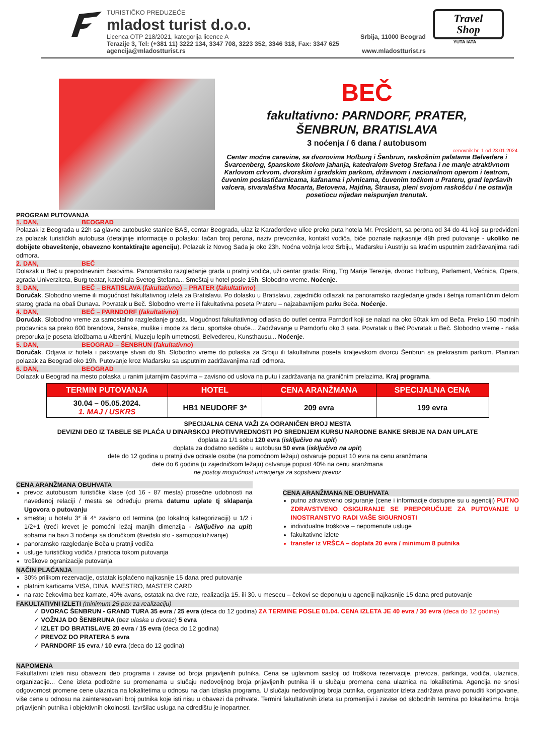TURISTIČKO PREDUZEĆE
mladost turist d.o.o.
Licenca OTP 218/2021, kategorija licence A Srbija, 11000 Beograd
Terazije 3, Tel: (+381 11) 3222 134, 3347 708, 3223 352, 3346 318, Fax: 3347 625
agencija@mladostturist.rs www.mladostturist.rs
Travel
Shop
YUTA IATA
BEČ
fakultativno: PARNDORF, PRATER,
ŠENBRUN, BRATISLAVA
3 noćenja / 6 dana / autobusom
cenovnik br. 1 od 23.01.2024.
Centar moćne carevine, sa dvorovima Hofburg i Šenbrun, raskošnim palatama Belvedere i Švarcenberg, španskom školom jahanja, katedralom Svetog Stefana i ne manje atraktivnom Karlovom crkvom, dvorskim i gradskim parkom, državnom i nacionalnom operom i teatrom, čuvenim poslastičarnicama, kafanama i pivnicama, čuvenim točkom u Prateru, grad lepršavih valcera, stvaralaštva Mocarta, Betovena, Hajdna, Štrausa, pleni svojom raskošću i ne ostavlja posetiocu nijedan neispunjen trenutak.
PROGRAM PUTOVANJA
1. DAN, BEOGRAD
Polazak iz Beograda u 22h sa glavne autobuske stanice BAS, centar Beograda, ulaz iz Karađorđeve ulice preko puta hotela Mr. President, sa perona od 34 do 41 koji su predviđeni za polazak turističkih autobusa (detaljnije informacije o polasku: tačan broj perona, naziv prevoznika, kontakt vodiča, biće poznate najkasnije 48h pred putovanje - ukoliko ne dobijete obaveštenje, obavezno kontaktirajte agenciju). Polazak iz Novog Sada je oko 23h. Noćna vožnja kroz Srbiju, Mađarsku i Austriju sa kraćim usputnim zadržavanjima radi odmora.
2. DAN, BEČ
Dolazak u Beč u prepodnevnim časovima. Panoramsko razgledanje grada u pratnji vodiča, uži centar grada: Ring, Trg Marije Terezije, dvorac Hofburg, Parlament, Većnica, Opera, zgrada Univerziteta, Burg teatar, katedrala Svetog Stefana... Smeštaj u hotel posle 15h. Slobodno vreme. Noćenje.
3. DAN, BEČ – BRATISLAVA (fakultativno) – PRATER (fakultativno)
Doručak. Slobodno vreme ili mogućnost fakultativnog izleta za Bratislavu. Po dolasku u Bratislavu, zajednički odlazak na panoramsko razgledanje grada i šetnja romantičnim delom starog grada na obali Dunava. Povratak u Beč. Slobodno vreme ili fakultativna poseta Prateru – najzabavnijem parku Beča. Noćenje.
4. DAN, BEČ – PARNDORF (fakultativno)
Doručak. Slobodno vreme za samostalno razgledanje grada. Mogućnost fakultativnog odlaska do outlet centra Parndorf koji se nalazi na oko 50tak km od Beča. Preko 150 modnih prodavnica sa preko 600 brendova, ženske, muške i mode za decu, sportske obuće... Zadržavanje u Parndorfu oko 3 sata. Povratak u Beč Povratak u Beč. Slobodno vreme - naša preporuka je poseta izložbama u Albertini, Muzeju lepih umetnosti, Belvedereu, Kunsthausu... Noćenje.
5. DAN, BEOGRAD – ŠENBRUN (fakultativno)
Doručak. Odjava iz hotela i pakovanje stvari do 9h. Slobodno vreme do polaska za Srbiju ili fakultativna poseta kraljevskom dvorcu Šenbrun sa prekrasnim parkom. Planiran polazak za Beograd oko 19h. Putovanje kroz Mađarsku sa usputnim zadržavanjima radi odmora.
6. DAN, BEOGRAD
Dolazak u Beograd na mesto polaska u ranim jutarnjim časovima – zavisno od uslova na putu i zadržavanja na graničnim prelazima. Kraj programa.
| TERMIN PUTOVANJA | HOTEL | CENA ARANŽMANA | SPECIJALNA CENA |
| --- | --- | --- | --- |
| 30.04 – 05.05.2024. 1. MAJ / USKRS | HB1 NEUDORF 3* | 209 evra | 199 evra |
SPECIJALNA CENA VAŽI ZA OGRANIČEN BROJ MESTA
DEVIZNI DEO IZ TABELE SE PLAĆA U DINARSKOJ PROTIVVREDNOSTI PO SREDNJEM KURSU NARODNE BANKE SRBIJE NA DAN UPLATE
doplata za 1/1 sobu 120 evra (isključivo na upit)
doplata za dodatno sedište u autobusu 50 evra (isključivo na upit)
dete do 12 godina u pratnji dve odrasle osobe (na pomoćnom ležaju) ostvaruje popust 10 evra na cenu aranžmana
dete do 6 godina (u zajedničkom ležaju) ostvaruje popust 40% na cenu aranžmana
ne postoji mogućnost umanjenja za sopstveni prevoz
CENA ARANŽMANA OBUHVATA
prevoz autobusom turističke klase (od 16 - 87 mesta) prosečne udobnosti na navedenoj relaciji / mesta se određuju prema datumu uplate tj sklapanja Ugovora o putovanju
smeštaj u hotelu 3* ili 4* zavisno od termina (po lokalnoj kategorizaciji) u 1/2 i 1/2+1 (treći krevet je pomoćni ležaj manjih dimenzija - isključivo na upit) sobama na bazi 3 noćenja sa doručkom (švedski sto - samoposluživanje)
panoramsko razgledanje Beča u pratnji vodiča
usluge turističkog vodiča / pratioca tokom putovanja
troškove ogranizacije putovanja
CENA ARANŽMANA NE OBUHVATA
putno zdravstveno osiguranje (cene i informacije dostupne su u agenciji) PUTNO ZDRAVSTVENO OSIGURANJE SE PREPORUČUJE ZA PUTOVANJE U INOSTRANSTVO RADI VAŠE SIGURNOSTI
individualne troškove – nepomenute usluge
fakultativne izlete
transfer iz VRŠCA – doplata 20 evra / minimum 8 putnika
NAČIN PLAĆANJA
30% prilikom rezervacije, ostatak isplaćeno najkasnije 15 dana pred putovanje
platnim karticama VISA, DINA, MAESTRO, MASTER CARD
na rate čekovima bez kamate, 40% avans, ostatak na dve rate, realizacija 15. ili 30. u mesecu – čekovi se deponuju u agenciji najkasnije 15 dana pred putovanje
FAKULTATIVNI IZLETI (minimum 25 pax za realizaciju)
✓ DVORAC ŠENBRUN - GRAND TURA 35 evra / 25 evra (deca do 12 godina) ZA TERMINE POSLE 01.04. CENA IZLETA JE 40 evra / 30 evra (deca do 12 godina)
✓ VOŽNJA DO ŠENBRUNA (bez ulaska u dvorac) 5 evra
✓ IZLET DO BRATISLAVE 20 evra / 15 evra (deca do 12 godina)
✓ PREVOZ DO PRATERA 5 evra
✓ PARNDORF 15 evra / 10 evra (deca do 12 godina)
NAPOMENA
Fakultativni izleti nisu obavezni deo programa i zavise od broja prijavljenih putnika. Cena se uglavnom sastoji od troškova rezervacije, prevoza, parkinga, vodiča, ulaznica, organizacije... Cene izleta podložne su promenama u slučaju nedovoljnog broja prijavljenih putnika ili u slučaju promena cena ulaznica na lokalitetima. Agencija ne snosi odgovornost promene cene ulaznica na lokalitetima u odnosu na dan izlaska programa. U slučaju nedovoljnog broja putnika, organizator izleta zadržava pravo ponuditi korigovane, više cene u odnosu na zainteresovani broj putnika koje isti nisu u obavezi da prihvate. Termini fakultativnih izleta su promenljivi i zavise od slobodnih termina po lokalitetima, broja prijavljenih putnika i objektivnih okolnosti. Izvršilac usluga na odredištu je inopartner.